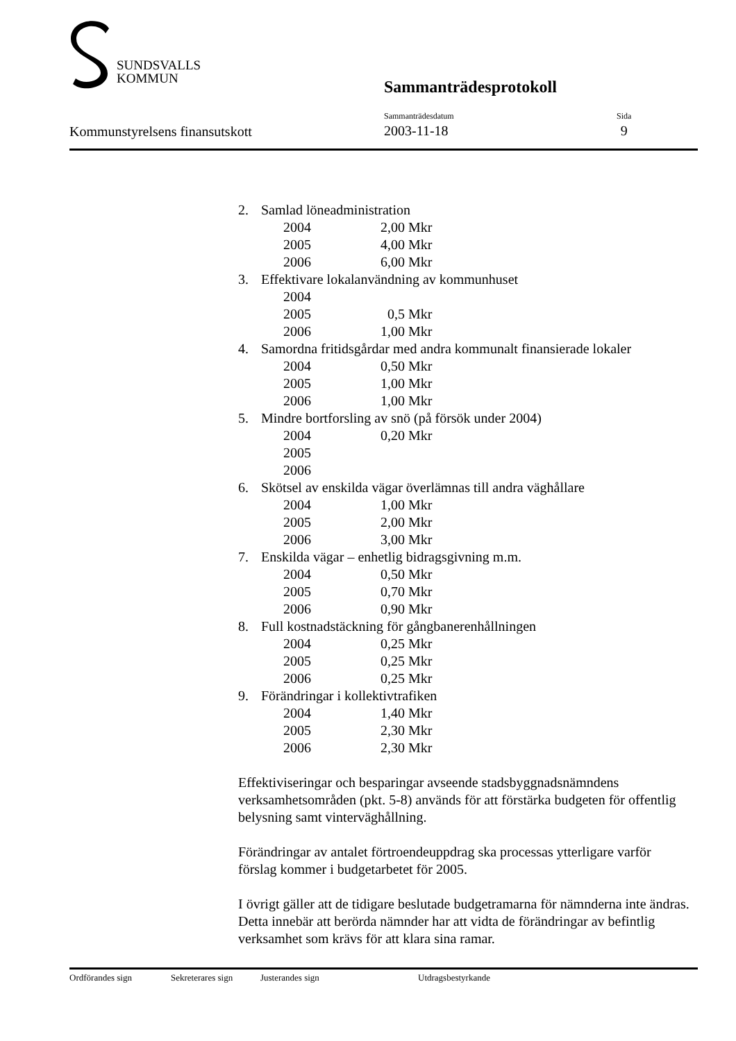SUNDSVALLS
KOMMUN
Sammanträdesprotokoll
Kommunstyrelsens finansutskott
Sammanträdesdatum
2003-11-18
Sida
9
2. Samlad löneadministration
2004 2,00 Mkr
2005 4,00 Mkr
2006 6,00 Mkr
3. Effektivare lokalanvändning av kommunhuset
2004
2005 0,5 Mkr
2006 1,00 Mkr
4. Samordna fritidsgårdar med andra kommunalt finansierade lokaler
2004 0,50 Mkr
2005 1,00 Mkr
2006 1,00 Mkr
5. Mindre bortforsling av snö (på försök under 2004)
2004 0,20 Mkr
2005
2006
6. Skötsel av enskilda vägar överlämnas till andra väghållare
2004 1,00 Mkr
2005 2,00 Mkr
2006 3,00 Mkr
7. Enskilda vägar – enhetlig bidragsgivning m.m.
2004 0,50 Mkr
2005 0,70 Mkr
2006 0,90 Mkr
8. Full kostnadstäckning för gångbanerenhållningen
2004 0,25 Mkr
2005 0,25 Mkr
2006 0,25 Mkr
9. Förändringar i kollektivtrafiken
2004 1,40 Mkr
2005 2,30 Mkr
2006 2,30 Mkr
Effektiviseringar och besparingar avseende stadsbyggnadsnämndens verksamhetsområden (pkt. 5-8) används för att förstärka budgeten för offentlig belysning samt vinterväghållning.
Förändringar av antalet förtroendeuppdrag ska processas ytterligare varför förslag kommer i budgetarbetet för 2005.
I övrigt gäller att de tidigare beslutade budgetramarna för nämnderna inte ändras. Detta innebär att berörda nämnder har att vidta de förändringar av befintlig verksamhet som krävs för att klara sina ramar.
Ordförandes sign Sekreterares sign Justerandes sign Utdragsbestyrkande